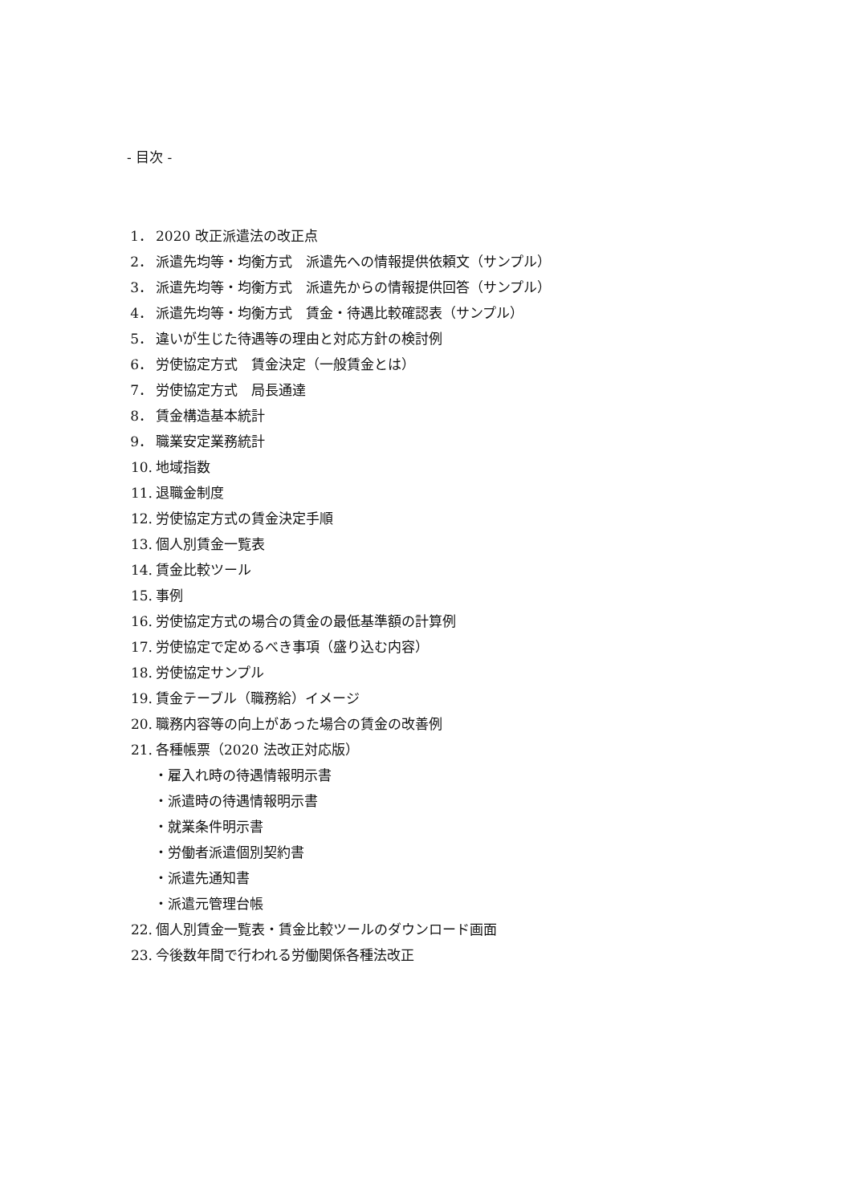- 目次 -
1． 2020 改正派遣法の改正点
2． 派遣先均等・均衡方式　派遣先への情報提供依頼文（サンプル）
3． 派遣先均等・均衡方式　派遣先からの情報提供回答（サンプル）
4． 派遣先均等・均衡方式　賃金・待遇比較確認表（サンプル）
5． 違いが生じた待遇等の理由と対応方針の検討例
6． 労使協定方式　賃金決定（一般賃金とは）
7． 労使協定方式　局長通達
8． 賃金構造基本統計
9． 職業安定業務統計
10. 地域指数
11. 退職金制度
12. 労使協定方式の賃金決定手順
13. 個人別賃金一覧表
14. 賃金比較ツール
15. 事例
16. 労使協定方式の場合の賃金の最低基準額の計算例
17. 労使協定で定めるべき事項（盛り込む内容）
18. 労使協定サンプル
19. 賃金テーブル（職務給）イメージ
20. 職務内容等の向上があった場合の賃金の改善例
21. 各種帳票（2020 法改正対応版）
・雇入れ時の待遇情報明示書
・派遣時の待遇情報明示書
・就業条件明示書
・労働者派遣個別契約書
・派遣先通知書
・派遣元管理台帳
22. 個人別賃金一覧表・賃金比較ツールのダウンロード画面
23. 今後数年間で行われる労働関係各種法改正